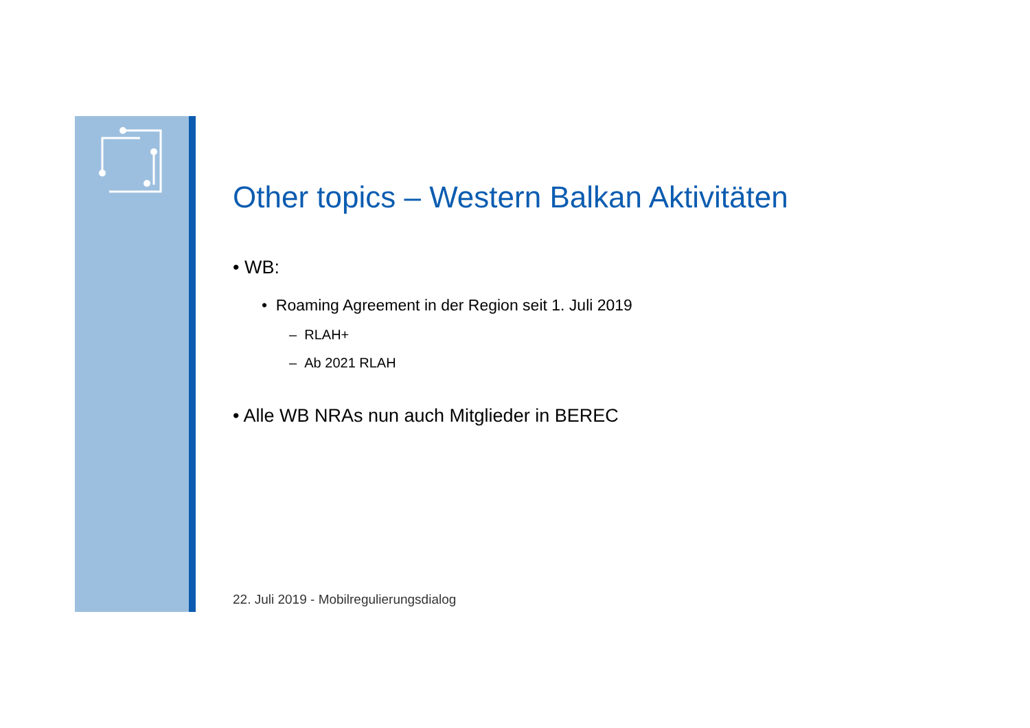Other topics – Western Balkan Aktivitäten
• WB:
• Roaming Agreement in der Region seit 1. Juli 2019
– RLAH+
– Ab 2021 RLAH
• Alle WB NRAs nun auch Mitglieder in BEREC
22. Juli 2019 - Mobilregulierungsdialog